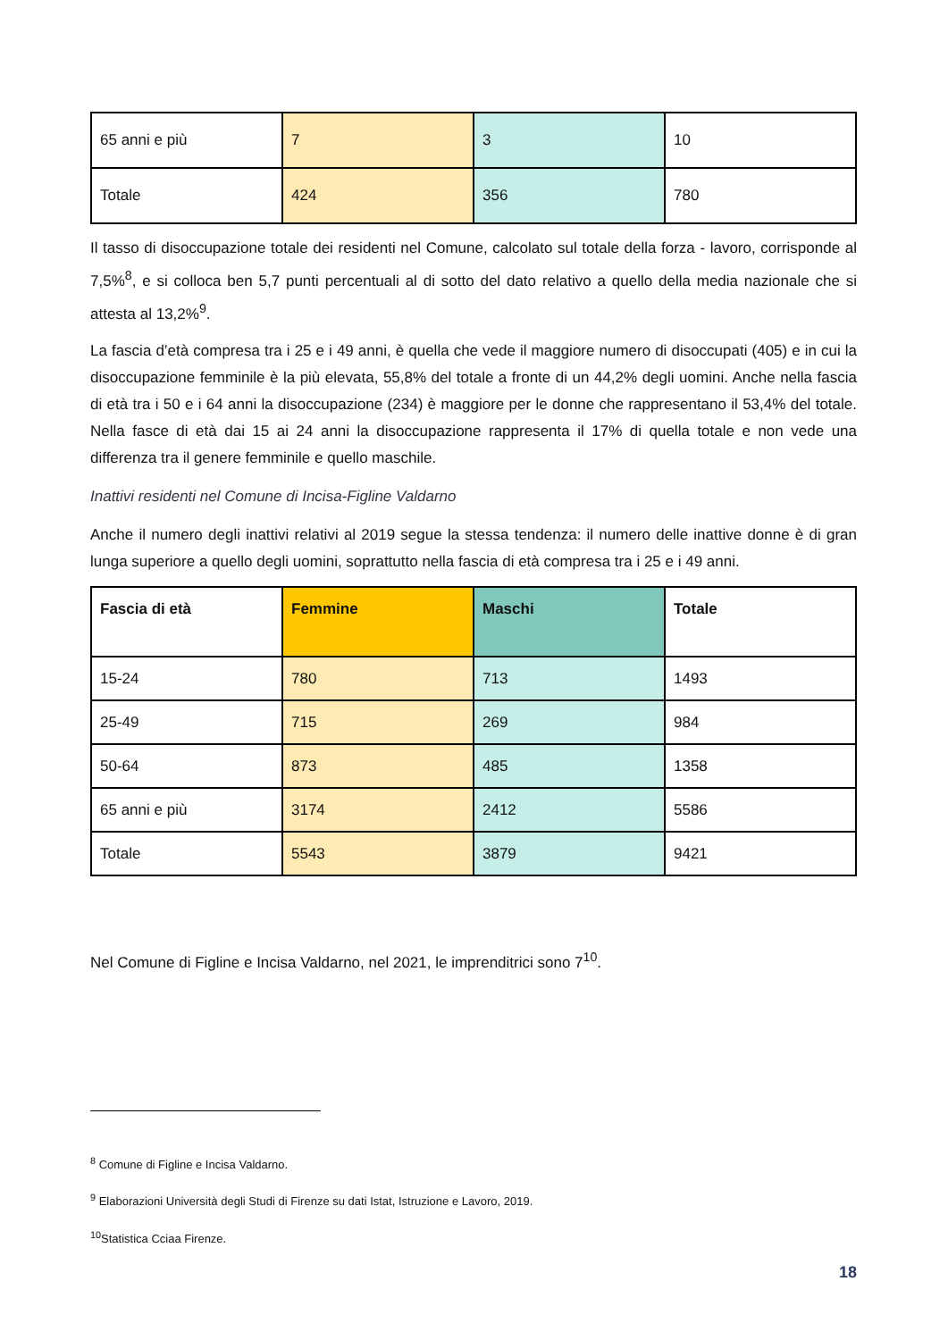| 65 anni e più | 7 | 3 | 10 |
| Totale | 424 | 356 | 780 |
Il tasso di disoccupazione totale dei residenti nel Comune, calcolato sul totale della forza - lavoro, corrisponde al 7,5%<sup>8</sup>, e si colloca ben 5,7 punti percentuali al di sotto del dato relativo a quello della media nazionale che si attesta al 13,2%<sup>9</sup>.
La fascia d’età compresa tra i 25 e i 49 anni, è quella che vede il maggiore numero di disoccupati (405) e in cui la disoccupazione femminile è la più elevata, 55,8% del totale a fronte di un 44,2% degli uomini. Anche nella fascia di età tra i 50 e i 64 anni la disoccupazione (234) è maggiore per le donne che rappresentano il 53,4% del totale. Nella fasce di età dai 15 ai 24 anni la disoccupazione rappresenta il 17% di quella totale e non vede una differenza tra il genere femminile e quello maschile.
Inattivi residenti nel Comune di Incisa-Figline Valdarno
Anche il numero degli inattivi relativi al 2019 segue la stessa tendenza: il numero delle inattive donne è di gran lunga superiore a quello degli uomini, soprattutto nella fascia di età compresa tra i 25 e i 49 anni.
| Fascia di età | Femmine | Maschi | Totale |
| --- | --- | --- | --- |
| 15-24 | 780 | 713 | 1493 |
| 25-49 | 715 | 269 | 984 |
| 50-64 | 873 | 485 | 1358 |
| 65 anni e più | 3174 | 2412 | 5586 |
| Totale | 5543 | 3879 | 9421 |
Nel Comune di Figline e Incisa Valdarno, nel 2021, le imprenditrici sono 7<sup>10</sup>.
<sup>8</sup> Comune di Figline e Incisa Valdarno.
<sup>9</sup> Elaborazioni Università degli Studi di Firenze su dati Istat, Istruzione e Lavoro, 2019.
<sup>10</sup> Statistica Cciaa Firenze.
18